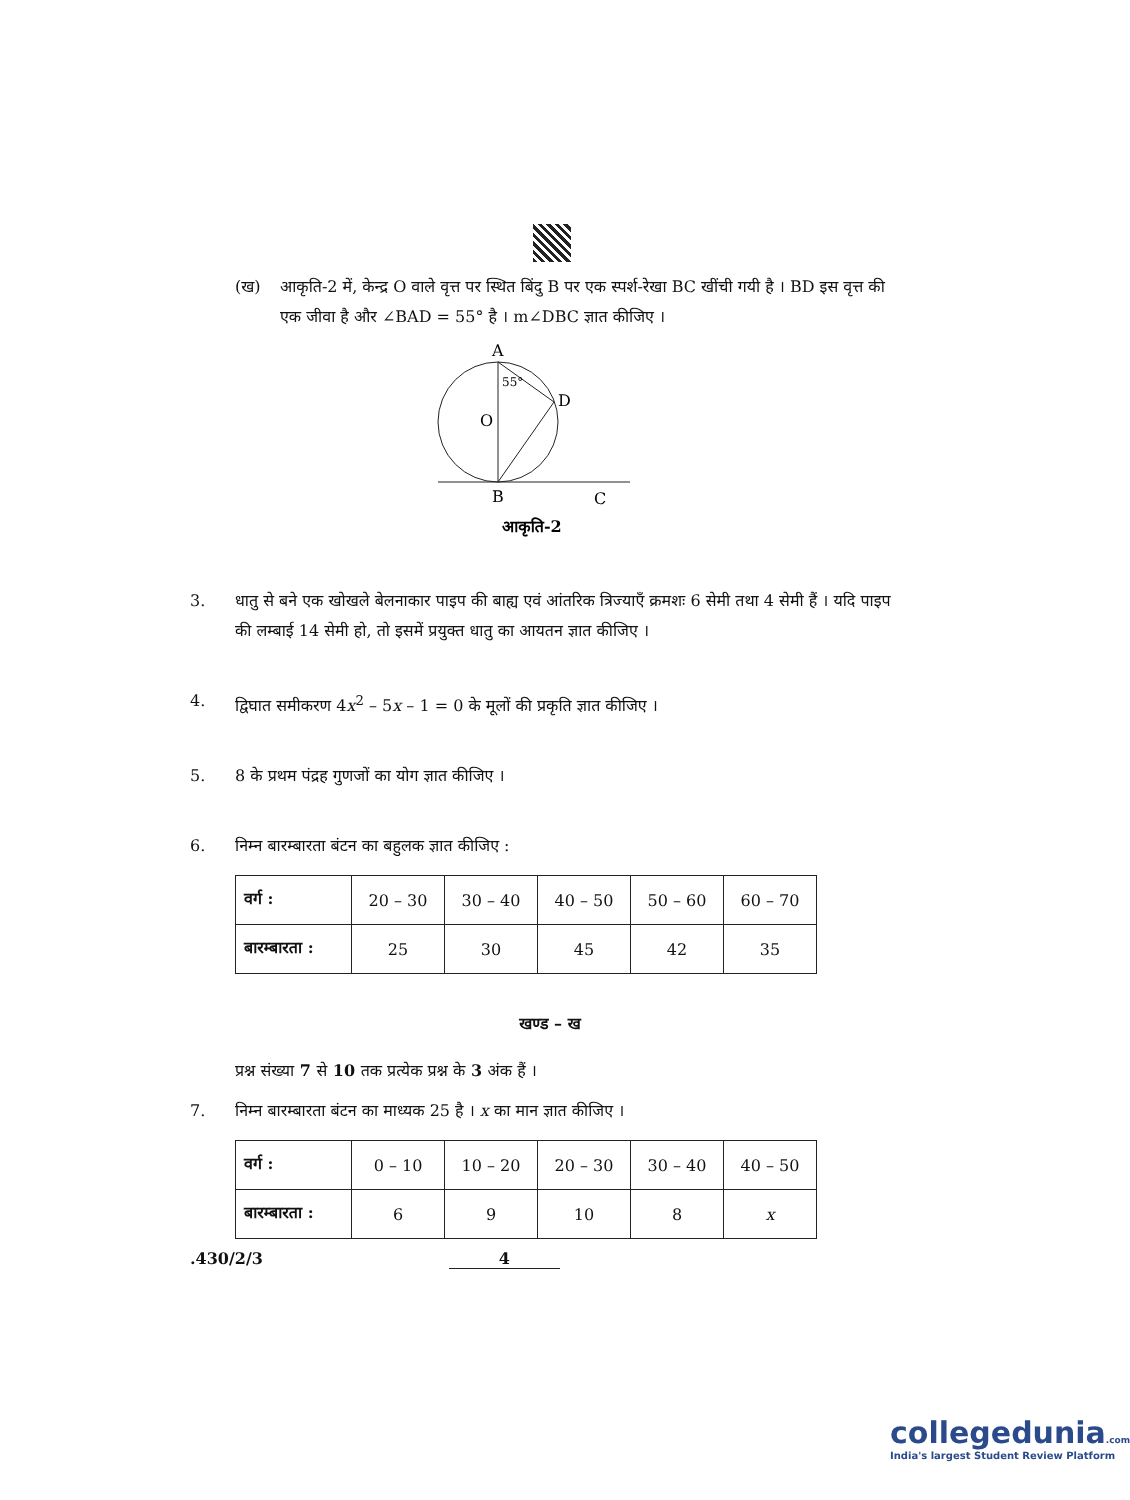(ख) आकृति-2 में, केन्द्र O वाले वृत्त पर स्थित बिंदु B पर एक स्पर्श-रेखा BC खींची गयी है । BD इस वृत्त की एक जीवा है और ∠BAD = 55° है । m∠DBC ज्ञात कीजिए ।
A
D
O
B
C
55°
आकृति-2
3. धातु से बने एक खोखले बेलनाकार पाइप की बाह्य एवं आंतरिक त्रिज्याएँ क्रमशः 6 सेमी तथा 4 सेमी हैं । यदि पाइप की लम्बाई 14 सेमी हो, तो इसमें प्रयुक्त धातु का आयतन ज्ञात कीजिए ।
4. द्विघात समीकरण 4x<sup>2</sup> – 5x – 1 = 0 के मूलों की प्रकृति ज्ञात कीजिए ।
5. 8 के प्रथम पंद्रह गुणजों का योग ज्ञात कीजिए ।
6. निम्न बारम्बारता बंटन का बहुलक ज्ञात कीजिए :
| वर्ग : | 20 – 30 | 30 – 40 | 40 – 50 | 50 – 60 | 60 – 70 |
| बारम्बारता : | 25 | 30 | 45 | 42 | 35 |
खण्ड – ख
प्रश्न संख्या 7 से 10 तक प्रत्येक प्रश्न के 3 अंक हैं ।
7. निम्न बारम्बारता बंटन का माध्यक 25 है । x का मान ज्ञात कीजिए ।
| वर्ग : | 0 – 10 | 10 – 20 | 20 – 30 | 30 – 40 | 40 – 50 |
| बारम्बारता : | 6 | 9 | 10 | 8 | x |
.430/2/3 4
collegedunia.com
India's largest Student Review Platform